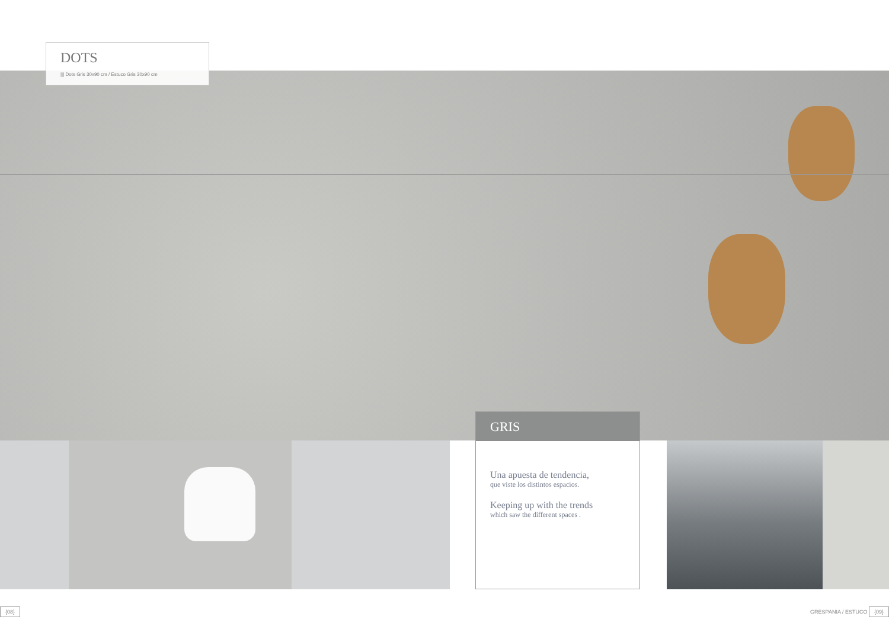DOTS
||| Dots Gris 30x90 cm / Estuco Gris 30x90 cm
GRIS
Una apuesta de tendencia,
que viste los distintos espacios.
Keeping up with the trends
which saw the different spaces .
{08} GRESPANIA / ESTUCO {09}